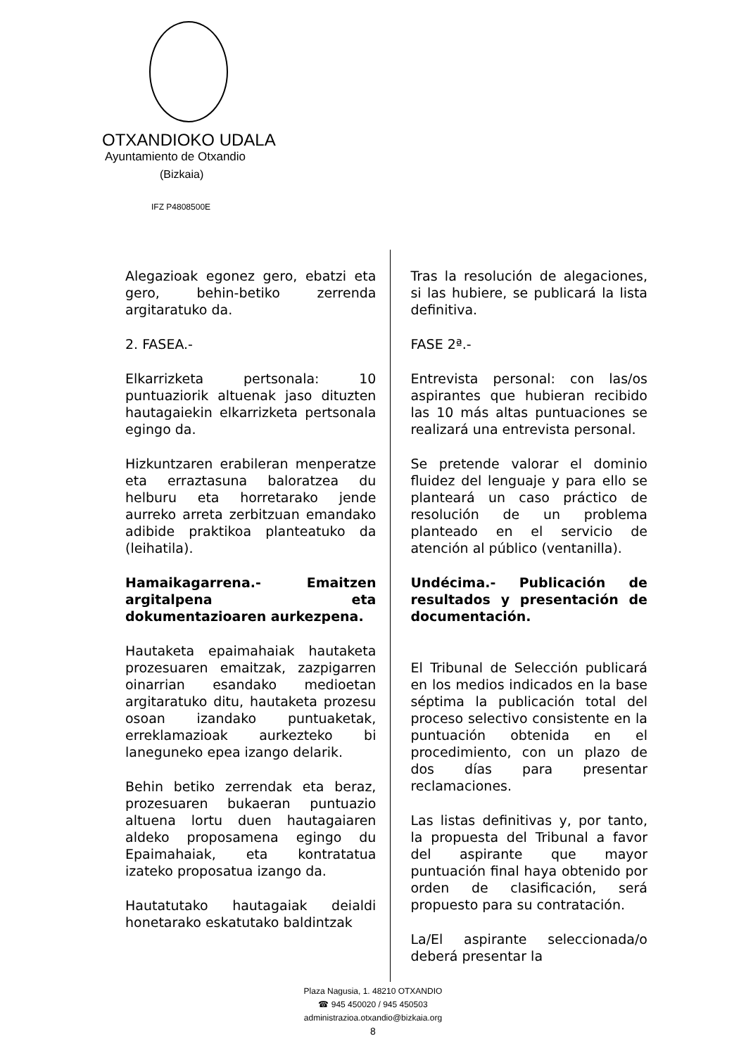OTXANDIOKO UDALA
Ayuntamiento de Otxandio
(Bizkaia)
IFZ P4808500E
Alegazioak egonez gero, ebatzi eta gero, behin-betiko zerrenda argitaratuko da.
2. FASEA.-
Elkarrizketa pertsonala: 10 puntuaziorik altuenak jaso dituzten hautagaiekin elkarrizketa pertsonala egingo da.
Hizkuntzaren erabileran menperatze eta erraztasuna baloratzea du helburu eta horretarako jende aurreko arreta zerbitzuan emandako adibide praktikoa planteatuko da (leihatila).
Hamaikagarrena.- Emaitzen argitalpena eta dokumentazioaren aurkezpena.
Hautaketa epaimahaiak hautaketa prozesuaren emaitzak, zazpigarren oinarrian esandako medioetan argitaratuko ditu, hautaketa prozesu osoan izandako puntuaketak, erreklamazioak aurkezteko bi laneguneko epea izango delarik.
Behin betiko zerrendak eta beraz, prozesuaren bukaeran puntuazio altuena lortu duen hautagaiaren aldeko proposamena egingo du Epaimahaiak, eta kontratatua izateko proposatua izango da.
Hautatutako hautagaiak deialdi honetarako eskatutako baldintzak
Tras la resolución de alegaciones, si las hubiere, se publicará la lista definitiva.
FASE 2ª.-
Entrevista personal: con las/os aspirantes que hubieran recibido las 10 más altas puntuaciones se realizará una entrevista personal.
Se pretende valorar el dominio fluidez del lenguaje y para ello se planteará un caso práctico de resolución de un problema planteado en el servicio de atención al público (ventanilla).
Undécima.- Publicación de resultados y presentación de documentación.
El Tribunal de Selección publicará en los medios indicados en la base séptima la publicación total del proceso selectivo consistente en la puntuación obtenida en el procedimiento, con un plazo de dos días para presentar reclamaciones.
Las listas definitivas y, por tanto, la propuesta del Tribunal a favor del aspirante que mayor puntuación final haya obtenido por orden de clasificación, será propuesto para su contratación.
La/El aspirante seleccionada/o deberá presentar la
Plaza Nagusia, 1. 48210 OTXANDIO
☎ 945 450020 / 945 450503
administrazioa.otxandio@bizkaia.org
8